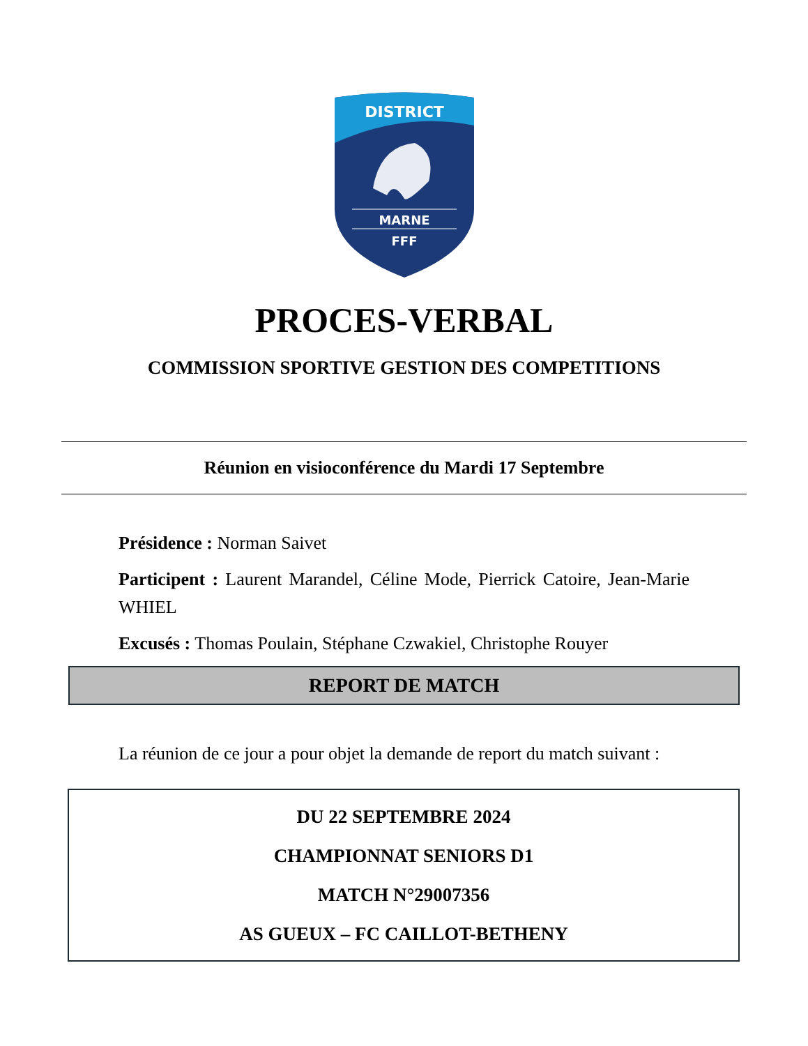DISTRICT
MARNE
FFF
PROCES-VERBAL
COMMISSION SPORTIVE GESTION DES COMPETITIONS
Réunion en visioconférence du Mardi 17 Septembre
Présidence : Norman Saivet
Participent : Laurent Marandel, Céline Mode, Pierrick Catoire, Jean-Marie WHIEL
Excusés : Thomas Poulain, Stéphane Czwakiel, Christophe Rouyer
REPORT DE MATCH
La réunion de ce jour a pour objet la demande de report du match suivant :
DU 22 SEPTEMBRE 2024
CHAMPIONNAT SENIORS D1
MATCH N°29007356
AS GUEUX – FC CAILLOT-BETHENY